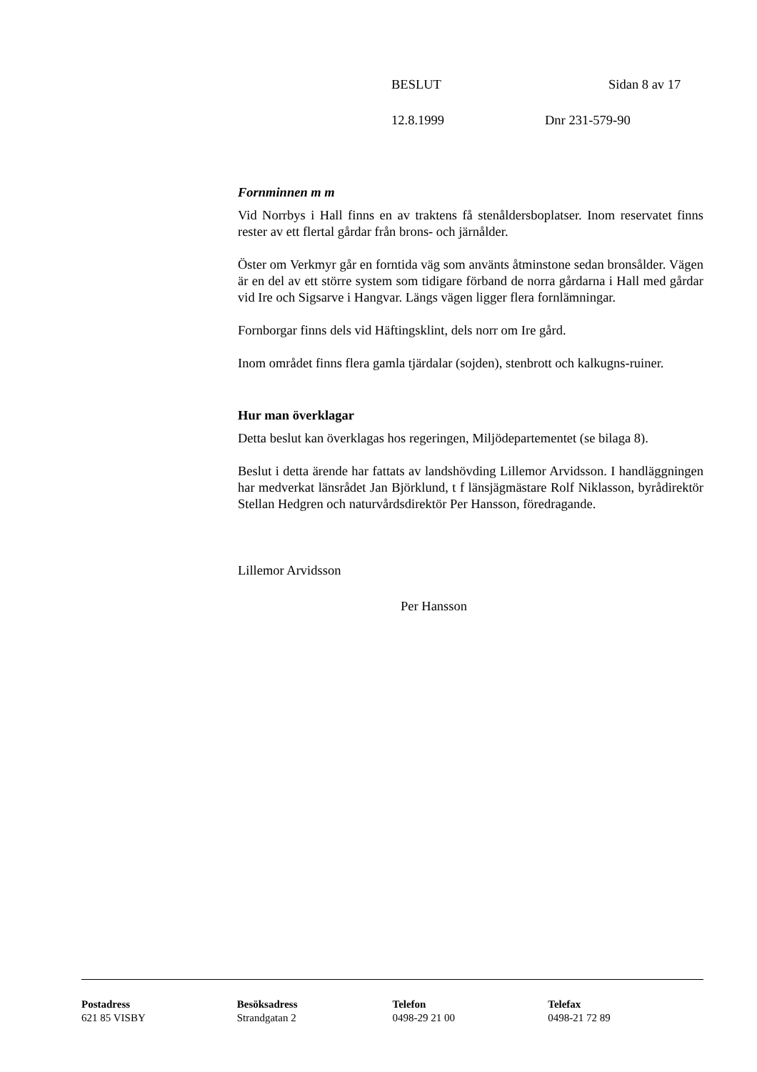BESLUT Sidan 8 av 17
12.8.1999 Dnr 231-579-90
Fornminnen m m
Vid Norrbys i Hall finns en av traktens få stenåldersboplatser. Inom reservatet finns rester av ett flertal gårdar från brons- och järnålder.
Öster om Verkmyr går en forntida väg som använts åtminstone sedan bronsålder. Vägen är en del av ett större system som tidigare förband de norra gårdarna i Hall med gårdar vid Ire och Sigsarve i Hangvar. Längs vägen ligger flera fornlämningar.
Fornborgar finns dels vid Häftingsklint, dels norr om Ire gård.
Inom området finns flera gamla tjärdalar (sojden), stenbrott och kalkugns-ruiner.
Hur man överklagar
Detta beslut kan överklagas hos regeringen, Miljödepartementet (se bilaga 8).
Beslut i detta ärende har fattats av landshövding Lillemor Arvidsson. I handläggningen har medverkat länsrådet Jan Björklund, t f länsjägmästare Rolf Niklasson, byrådirektör Stellan Hedgren och naturvårdsdirektör Per Hansson, föredragande.
Lillemor Arvidsson
Per Hansson
Postadress
621 85 VISBY
Besöksadress
Strandgatan 2
Telefon
0498-29 21 00
Telefax
0498-21 72 89